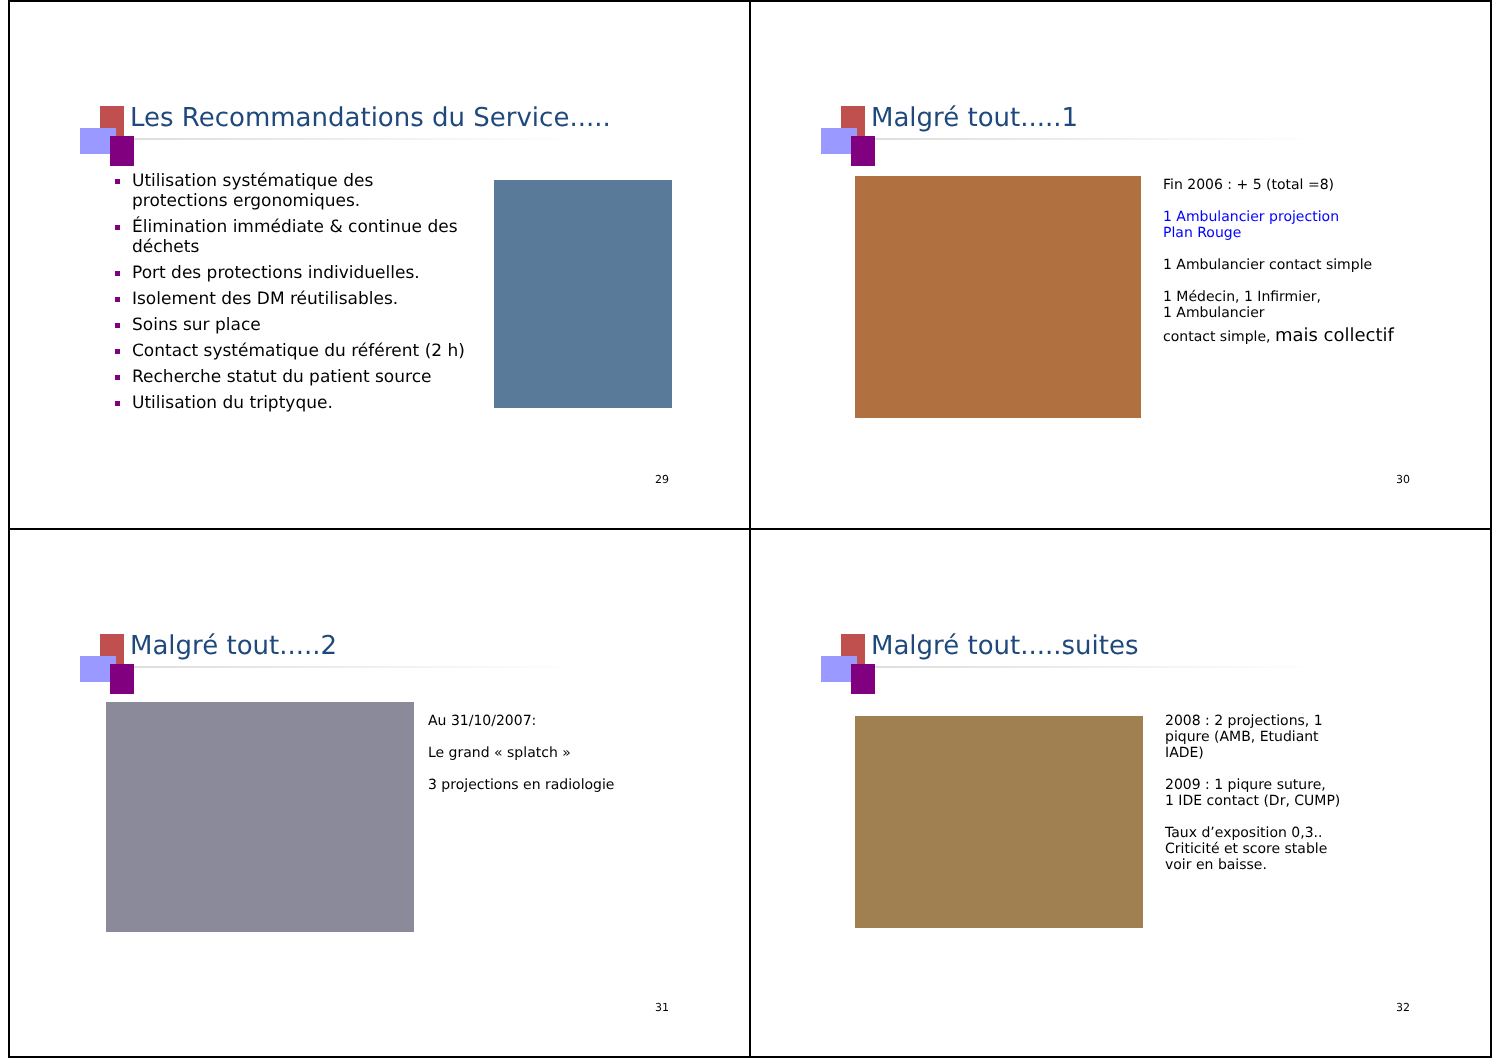Les Recommandations du Service.....
Utilisation systématique des protections ergonomiques.
Élimination immédiate & continue des déchets
Port des protections individuelles.
Isolement des DM réutilisables.
Soins sur place
Contact systématique du référent (2 h)
Recherche statut du patient source
Utilisation du triptyque.
29
Malgré tout.....1
Fin 2006 : + 5 (total =8)
1 Ambulancier projection
Plan Rouge
1 Ambulancier contact simple
1 Médecin, 1 Infirmier,
1 Ambulancier
contact simple, mais collectif
30
Malgré tout.....2
Au 31/10/2007:
Le grand « splatch »
3 projections en radiologie
31
Malgré tout.....suites
2008 : 2 projections, 1
piqure (AMB, Etudiant
IADE)
2009 : 1 piqure suture,
1 IDE contact (Dr, CUMP)
Taux d’exposition 0,3..
Criticité et score stable
voir en baisse.
32